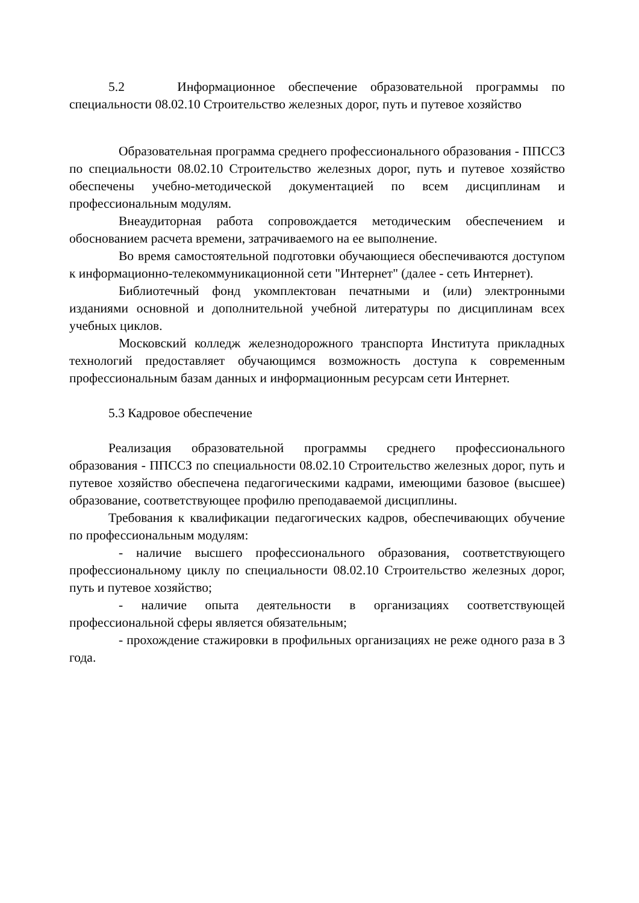5.2 Информационное обеспечение образовательной программы по специальности 08.02.10 Строительство железных дорог, путь и путевое хозяйство
Образовательная программа среднего профессионального образования - ППССЗ по специальности 08.02.10 Строительство железных дорог, путь и путевое хозяйство обеспечены учебно-методической документацией по всем дисциплинам и профессиональным модулям.
Внеаудиторная работа сопровождается методическим обеспечением и обоснованием расчета времени, затрачиваемого на ее выполнение.
Во время самостоятельной подготовки обучающиеся обеспечиваются доступом к информационно-телекоммуникационной сети "Интернет" (далее - сеть Интернет).
Библиотечный фонд укомплектован печатными и (или) электронными изданиями основной и дополнительной учебной литературы по дисциплинам всех учебных циклов.
Московский колледж железнодорожного транспорта Института прикладных технологий предоставляет обучающимся возможность доступа к современным профессиональным базам данных и информационным ресурсам сети Интернет.
5.3 Кадровое обеспечение
Реализация образовательной программы среднего профессионального образования - ППССЗ по специальности 08.02.10 Строительство железных дорог, путь и путевое хозяйство обеспечена педагогическими кадрами, имеющими базовое (высшее) образование, соответствующее профилю преподаваемой дисциплины.
Требования к квалификации педагогических кадров, обеспечивающих обучение по профессиональным модулям:
- наличие высшего профессионального образования, соответствующего профессиональному циклу по специальности 08.02.10 Строительство железных дорог, путь и путевое хозяйство;
- наличие опыта деятельности в организациях соответствующей профессиональной сферы является обязательным;
- прохождение стажировки в профильных организациях не реже одного раза в 3 года.